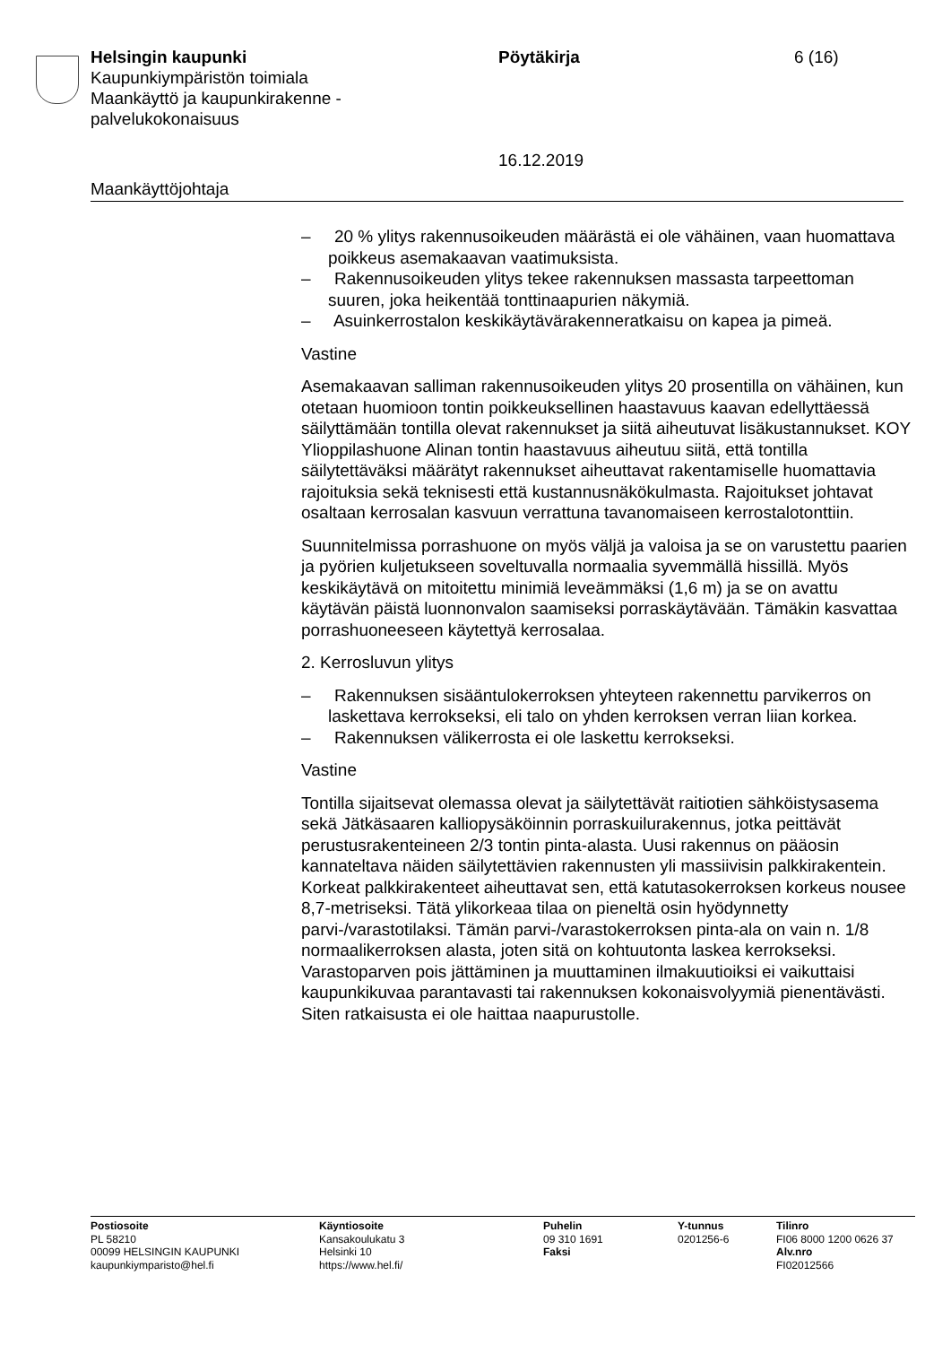Helsingin kaupunki
Kaupunkiympäristön toimiala
Maankäyttö ja kaupunkirakenne -
palvelukokonaisuus
Pöytäkirja
16.12.2019
6 (16)
Maankäyttöjohtaja
– 20 % ylitys rakennusoikeuden määrästä ei ole vähäinen, vaan huomattava poikkeus asemakaavan vaatimuksista.
– Rakennusoikeuden ylitys tekee rakennuksen massasta tarpeetto­man suuren, joka heikentää tonttinaapurien näkymiä.
– Asuinkerrostalon keskikäytävärakenneratkaisu on kapea ja pimeä.
Vastine
Asemakaavan salliman rakennusoikeuden ylitys 20 prosentilla on vähäinen, kun otetaan huomioon tontin poikkeuksellinen haastavuus kaavan edellyttäessä säilyttämään tontilla olevat rakennukset ja siitä aiheutuvat lisäkustannukset. KOY Ylioppilashuone Alinan tontin haastavuus aiheutuu siitä, että tontilla säilytettäväksi määrätyt rakennukset aiheuttavat rakentamiselle huomattavia rajoituksia sekä teknisesti että kustannusnäkökulmasta. Rajoitukset johtavat osaltaan kerrosalan kasvuun verrattuna tavanomaiseen kerrostalotonttiin.
Suunnitelmissa porrashuone on myös väljä ja valoisa ja se on varustettu paarien ja pyörien kuljetukseen soveltuvalla normaalia syvemmällä hissillä. Myös keskikäytävä on mitoitettu minimiä leveämmäksi (1,6 m) ja se on avattu käytävän päistä luonnonvalon saamiseksi porraskäytävään. Tämäkin kasvattaa porrashuoneeseen käytettyä kerrosalaa.
2. Kerrosluvun ylitys
– Rakennuksen sisääntulokerroksen yhteyteen rakennettu parvikerros on laskettava kerrokseksi, eli talo on yhden kerroksen verran liian korkea.
– Rakennuksen välikerrosta ei ole laskettu kerrokseksi.
Vastine
Tontilla sijaitsevat olemassa olevat ja säilytettävät raitiotien sähköistysasema sekä Jätkäsaaren kalliopysäköinnin porraskuilurakennus, jotka peittävät perustusrakenteineen 2/3 tontin pinta-alasta. Uusi rakennus on pääosin kannateltava näiden säilytettävien rakennusten yli massiivisin palkkirakentein. Korkeat palkkirakenteet aiheuttavat sen, että katutasokerroksen korkeus nousee 8,7-metriseksi. Tätä ylikorkeaa tilaa on pieneltä osin hyödynnetty parvi-/varastotilaksi. Tämän parvi-/varastokerroksen pinta-ala on vain n. 1/8 normaalikerroksen alasta, joten sitä on kohtuutonta laskea kerrokseksi. Varastoparven pois jättäminen ja muuttaminen ilmakuutioiksi ei vaikuttaisi kaupunkikuvaa parantavasti tai rakennuksen kokonaisvolyymiä pienentävästi. Siten ratkaisusta ei ole haittaa naapurustolle.
Postiosoite
PL 58210
00099 HELSINGIN KAUPUNKI
kaupunkiymparisto@hel.fi
Käyntiosoite
Kansakoulukatu 3
Helsinki 10
https://www.hel.fi/
Puhelin
09 310 1691
Faksi
Y-tunnus
0201256-6
Tilinro
FI06 8000 1200 0626 37
Alv.nro
FI02012566